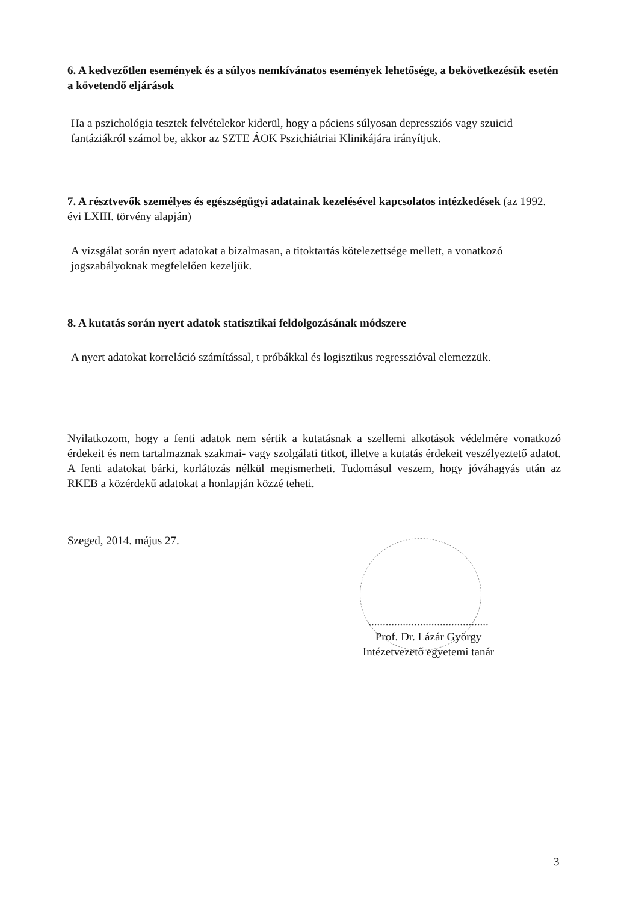6. A kedvezőtlen események és a súlyos nemkívánatos események lehetősége, a bekövetkezésük esetén a követendő eljárások
Ha a pszichológia tesztek felvételekor kiderül, hogy a páciens súlyosan depressziós vagy szuicid fantáziákról számol be, akkor az SZTE ÁOK Pszichiátriai Klinikájára irányítjuk.
7. A résztvevők személyes és egészségügyi adatainak kezelésével kapcsolatos intézkedések (az 1992. évi LXIII. törvény alapján)
A vizsgálat során nyert adatokat a bizalmasan, a titoktartás kötelezettsége mellett, a vonatkozó jogszabályoknak megfelelően kezeljük.
8. A kutatás során nyert adatok statisztikai feldolgozásának módszere
A nyert adatokat korreláció számítással, t próbákkal és logisztikus regresszióval elemezzük.
Nyilatkozom, hogy a fenti adatok nem sértik a kutatásnak a szellemi alkotások védelmére vonatkozó érdekeit és nem tartalmaznak szakmai- vagy szolgálati titkot, illetve a kutatás érdekeit veszélyeztető adatot. A fenti adatokat bárki, korlátozás nélkül megismerheti. Tudomásul veszem, hogy jóváhagyás után az RKEB a közérdekű adatokat a honlapján közzé teheti.
Szeged, 2014. május 27.
..........................................
Prof. Dr. Lázár György
Intézetvezető egyetemi tanár
3